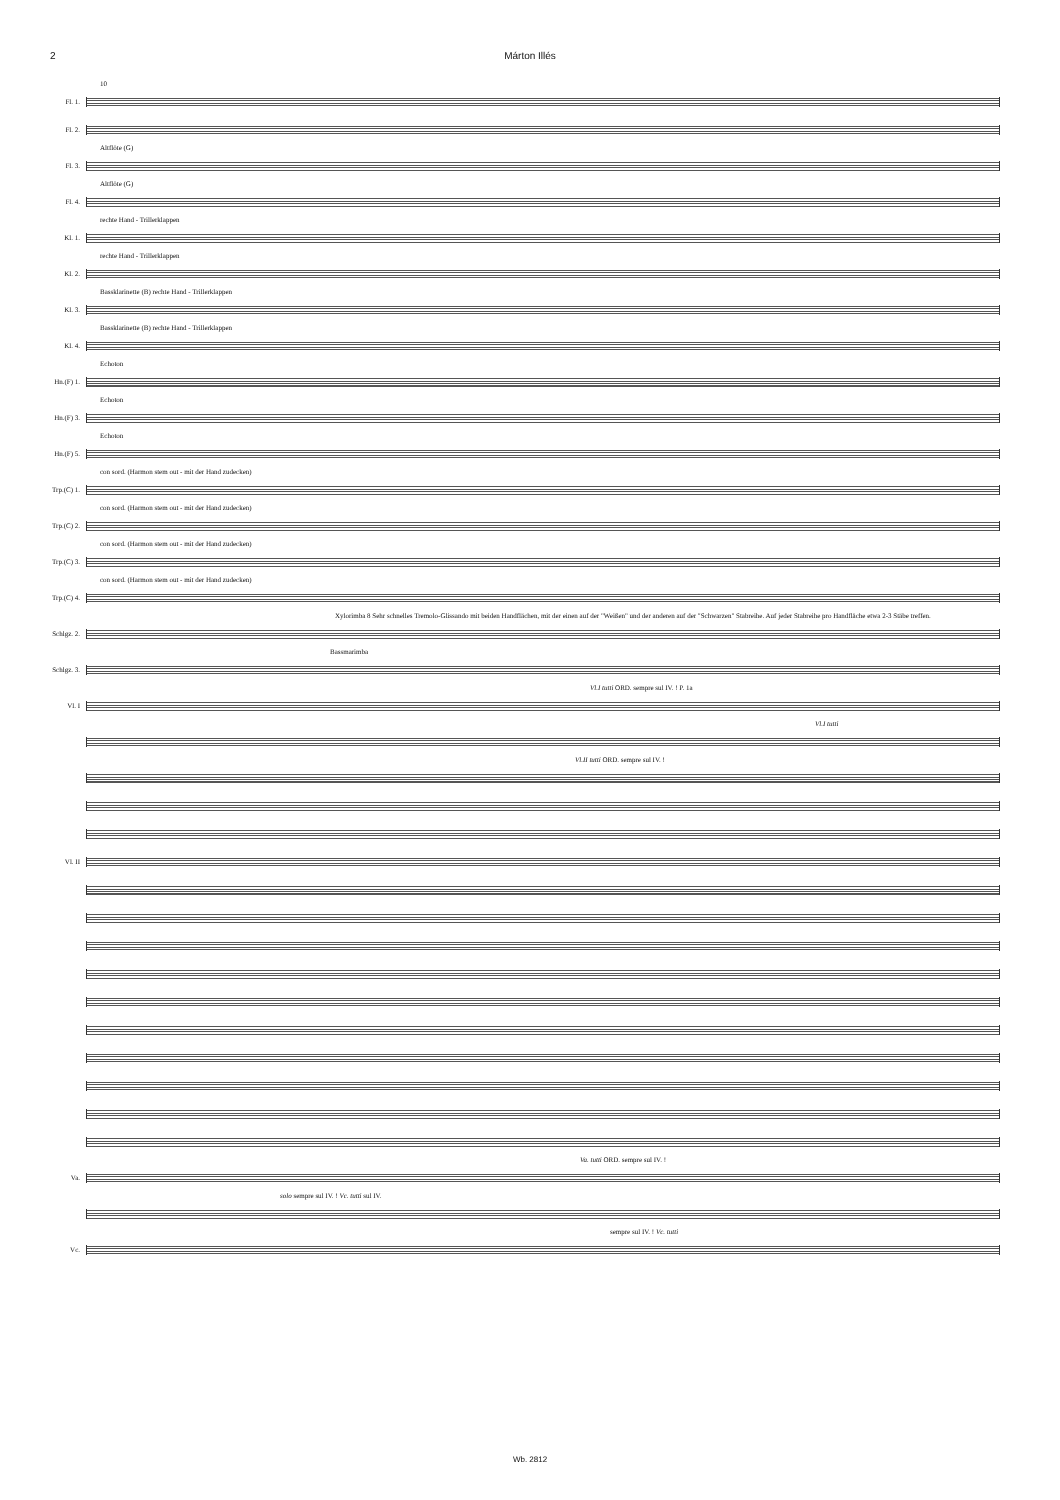2
Márton Illés
10
Fl. 1.
Fl. 2.
Altflöte (G)
Fl. 3.
Altflöte (G)
Fl. 4.
rechte Hand - Trillerklappen
Kl. 1.
rechte Hand - Trillerklappen
Kl. 2.
Bassklarinette (B) rechte Hand - Trillerklappen
Kl. 3.
Bassklarinette (B) rechte Hand - Trillerklappen
Kl. 4.
Echoton
Hn.(F) 1.
Echoton
Hn.(F) 3.
Echoton
Hn.(F) 5.
con sord. (Harmon stem out - mit der Hand zudecken)
Trp.(C) 1.
con sord. (Harmon stem out - mit der Hand zudecken)
Trp.(C) 2.
con sord. (Harmon stem out - mit der Hand zudecken)
Trp.(C) 3.
con sord. (Harmon stem out - mit der Hand zudecken)
Trp.(C) 4.
Xylorimba 8 Sehr schnelles Tremolo-Glissando mit beiden Handflächen, mit der einen auf der "Weißen" und der anderen auf der "Schwarzen" Stabreihe. Auf jeder Stabreihe pro Handfläche etwa 2-3 Stäbe treffen.
Schlgz. 2.
Bassmarimba
Schlgz. 3.
Vl.I tutti ORD. sempre sul IV. ! P. 1a
Vl. I
Vl.I tutti
Vl.II tutti ORD. sempre sul IV. !
Vl. II
Va. tutti ORD. sempre sul IV. !
Va.
solo sempre sul IV. ! Vc. tutti sul IV.
sempre sul IV. ! Vc. tutti
Vc.
Wb. 2812